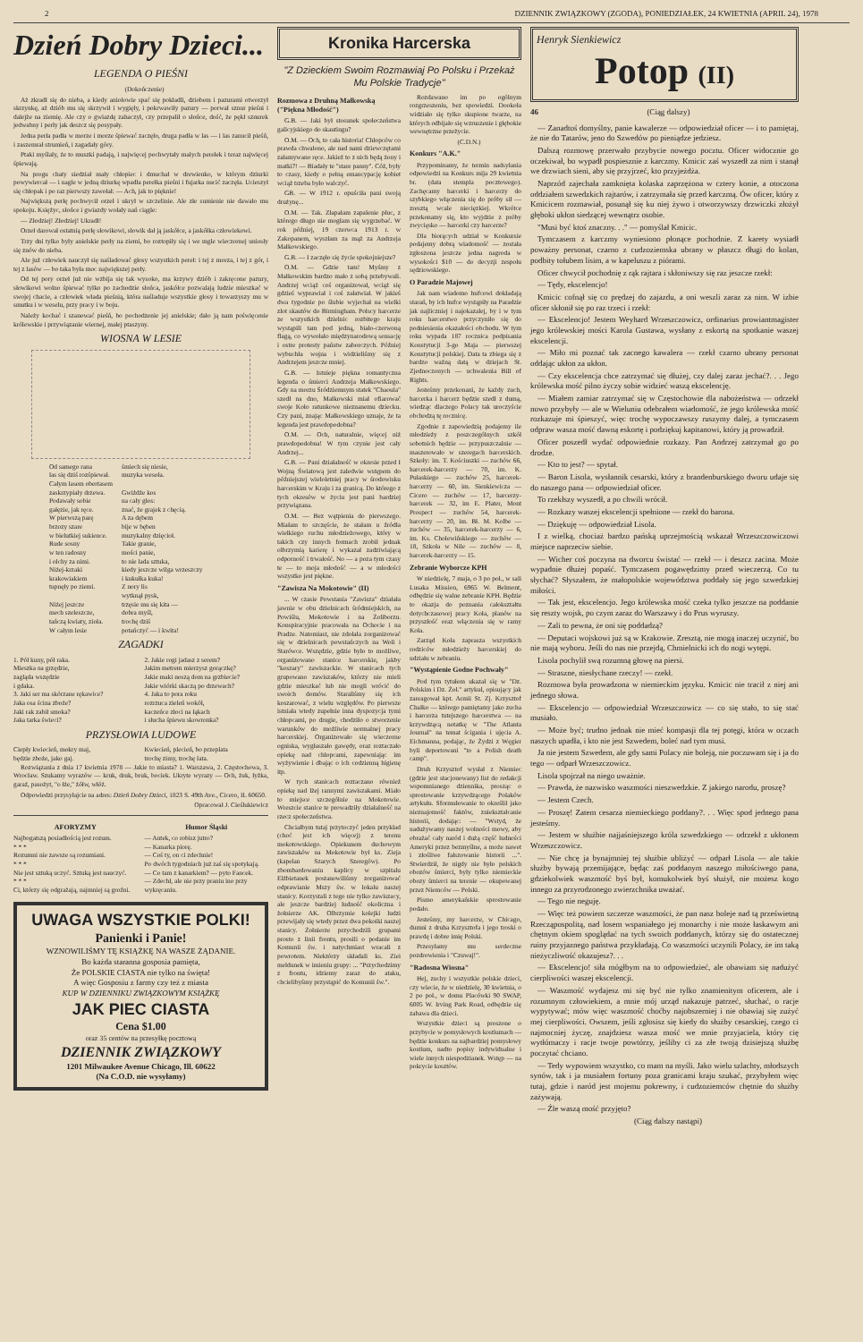2 DZIENNIK ZWIĄZKOWY (ZGODA), PONIEDZIAŁEK, 24 KWIETNIA (APRIL 24), 1978
Dzień Dobry Dzieci...
LEGENDA O PIEŚNI
(Dokończenie)
Aż zkradł się do nieba, a kiedy aniołowie spać się pokładli, dziobem i pazurami otworzył skrzynkę, aż dziób mu się skrzywił i wygięły, i pokrwawiły pazury — porwał sznur pieśni i dalejże na ziemię. Ale czy o gwiazdę zahaczył, czy przepalił o słońce, dość, że pękł sznurek jedwabny i perły jak deszcz się posypały.
Jedna perła padła w morze i morze śpiewać zaczęło, druga padła w las — i las zanucił pieśń, i zaszemrał strumień, i zagadały góry.
Ptaki myślały, że to muszki padają, i najwięcej pochwytały małych perełek i teraz najwięcej śpiewają.
Na progu chaty siedział mały chłopiec i dmuchał w drewienko, w którym dziurki powywiercał — i nagle w jedną dziurkę wpadła perełka pieśni i fujarka nucić zaczęła. Ucieszył się chłopak i po raz pierwszy zawołał: — Ach, jak to pięknie!
Największą perłę pochwycił orzeł i ukrył w szczelinie. Ale złe sumienie nie dawało mu spokoju. Księżyc, słońce i gwiazdy wołały nań ciągle:
— Złodziej! Złodziej! Ukradł!
Orzeł darował ostatnią perłę słowikowi, słowik dał ją jaskółce, a jaskółka człowiekowi.
Trzy dni tylko były anielskie perły na ziemi, bo roztopiły się i we mgle wieczornej uniosły się znów do nieba.
Ale już człowiek nauczył się naśladować głosy wszystkich pereł: i tej z morza, i tej z gór, i tej z lasów — bo taka była moc największej perły.
Od tej pory orzeł już nie wzbija się tak wysoko, ma krzywy dziób i zakręcone pazury, słowikowi wolno śpiewać tylko po zachodzie słońca, jaskółce pozwalają ludzie mieszkać w swojej chacie, a człowiek włada pieśnią, która naśladuje wszystkie głosy i towarzyszy mu w smutku i w weselu, przy pracy i w boju.
Należy kochać i szanować pieśń, bo pochodzenie jej anielskie; dało ją nam poświęcenie królewskie i przywiązanie wiernej, małej ptaszyny.
WIOSNA W LESIE
Od samego rana
las się dziś rozśpiewał.
Całym lasem obertasem
zaskrzypiały drzewa.
Podawały sobie
gałęzie, jak ręce.
W pierwszą parę
brzozy szare
w bielutkiej sukience.
Rude sosny
w ten radosny
i olchy za nimi.
Niżej-krzaki
krakowiakiem
tupnęły po ziemi.
Niżej jeszcze
mech szeleszcze,
tańczą kwiaty, zioła.
W całym lesie
śmiech się niesie,
muzyka wesoła.
Gwiżdże kos
na cały głos:
znać, że grajek z chęcią.
A za dębem
bije w bęben
muzykalny dzięcioł.
Takie granie,
mości panie,
to nie lada sztuka,
kiedy jeszcze wilga wrzeszczy
i kukułka kuka!
Z nory lis
wytknął pysk,
trzęsie mu się kita —
dobra myśl,
trochę dziś
potańczyć — i kwita!
ZAGADKI
1. Pół kuny, pół raka.
Mieszka na grzędzie,
zagląda wszędzie
i gdaka.
3. Jaki ser ma skórzane rękawice?
Jaka osa ścina zboże?
Jaki rak zabił smoka?
Jaka tarka świeci?
2. Jakie rogi jadasz z serem?
Jakim metrem mierzysz gorączkę?
Jakie maki noszą dom na grzbiecie?
Jakie wiórki skaczą po drzewach?
4. Jaka to pora roku
rozrzuca zieleń wokół,
kaczeńce złoci na łąkach
i słucha śpiewu skowronka?
PRZYSŁOWIA LUDOWE
Ciepły kwiecień, mokry maj,
będzie zboże, jako gaj.
Kwiecień, plecień, bo przeplata
trochę zimy, trochę lata.
Rozwiązania z dnia 17 kwietnia 1978 — Jakie to miasta? 1. Warszawa, 2. Częstochowa, 3. Wrocław. Szukamy wyrazów — kruk, druk, bruk, bociek. Ukryte wyrazy — Och, żuk, łyżka, garaż, pasożyt, "o łże," żółw, włóż.
Odpowiedzi przysyłajcie na adres: Dzień Dobry Dzieci, 1823 S. 49th Ave., Cicero, IL 60650.
Opracował J. Cieślukiewicz
AFORYZMY
Najbogatszą posiadłością jest rozum.
* * *
Rozumni nie zawsze są rozumiani.
* * *
Nie jest sztuką uczyć. Sztuką jest nauczyć.
* * *
Ci, którzy się odgrażają, najmniej są groźni.
Humor Śląski
— Antek, co robisz jutro?
— Kanarka piorę.
— Coś ty, on ci zdechnie!
Po dwóch tygodniach już zaś się spotykają.
— Co tam z kanarkiem? — pyto Fancek.
— Zdechł, ale nie przy praniu ino przy wykręcaniu.
UWAGA WSZYSTKIE POLKI!
Panienki i Panie!
WZNOWILIŚMY TĘ KSIĄŻKĘ NA WASZE ŻĄDANIE.
Bo każda staranna gosposia pamięta,
Że POLSKIE CIASTA nie tylko na święta!
A więc Gosposiu z farmy czy też z miasta
KUP W DZIENNIKU ZWIĄZKOWYM KSIĄŻKĘ
JAK PIEC CIASTA
Cena $1.00
oraz 35 centów na przesyłkę pocztową
DZIENNIK ZWIĄZKOWY
1201 Milwaukee Avenue Chicago, Ill. 60622
(Na C.O.D. nie wysyłamy)
Kronika Harcerska
"Z Dzieckiem Swoim Rozmawiaj Po Polsku i Przekaż Mu Polskie Tradycje"
Rozmowa z Druhną Małkowską ("Piękna Młodość")
G.B. — Jaki był stosunek społeczeństwa galicyjskiego do skautingu?
O.M. — Och, to cała historia! Chłopców co prawda chwalono, ale nad nami dziewczętami załamywano ręce. Jakież to z nich będą żony i matki?! — Biadały te "stare panny". Cóż, były to czasy, kiedy o pełną emancypację kobiet wciąż trzeba było walczyć.
GB. — W 1912 r. opuściła pani swoją drużynę...
O.M. — Tak. Złapałam zapalenie płuc, z którego długo nie mogłam się wygrzebać. W rok później, 19 czerwca 1913 r. w Zakopanem, wyszłam za mąż za Andrzeja Małkowskiego.
G.B. — I zaczęło się życie spokojniejsze?
O.M. — Gdzie tam! Myśmy z Małkowskim bardzo mało z sobą przebywali. Andrzej wciąż coś organizował, wciąż się gdzieś wyprawiał i coś załatwiał. W jakieś dwa tygodnie po ślubie wyjechał na wielki zlot skautów do Birmingham. Polscy harcerze ze wszystkich dzielnic rozbitego kraju wystąpili tam pod jedną, biało-czerwoną flagą, co wywołało międzynarodową sensację i ostre protesty państw zaborczych. Później wybuchła wojna i widzieliśmy się z Andrzejem jeszcze mniej.
G.B. — Istnieje piękna romantyczna legenda o śmierci Andrzeja Małkowskiego. Gdy na morzu Śródziemnym statek "Chaoula" szedł na dno, Małkowski miał ofiarować swoje Koło ratunkowe nieznanemu dziecku. Czy pani, znając Małkowskiego uznaje, że ta legenda jest prawdopodobna?
O.M. — Och, naturalnie, więcej niż prawdopodobna! W tym czynie jest cały Andrzej...
G.B. — Pani działalność w okresie przed I Wojną Światową jest zaledwie wstępem do późniejszej wieloletniej pracy w środowisku harcerskim w Kraju i za granicą. Do którego z tych okresów w życiu jest pani bardziej przywiązana.
O.M. — Bez wątpienia do pierwszego. Miałam to szczęście, że stałam u źródła wielkiego ruchu młodzieżowego, który w takich czy innych formach zrobił jednak olbrzymią karierę i wykazał zadziwiającą odporność i trwałość. No — a poza tym czasy te — to moja młodość — a w młodości wszystko jest piękne.
"Zawisza Na Mokotowie" (II)
... W czasie Powstania "Zawisza" działała jawnie w obu dzielnicach śródmiejskich, na Powiślu, Mokotowie i na Żoliborzu. Konspiracyjnie pracowała na Ochocie i na Pradze. Natomiast, nie zdołała zorganizować się w dzielnicach powstańczych na Woli i Starówce. Wszędzie, gdzie było to możliwe, organizowano stanice harcerskie, jakby "koszary" zawiszackie. W stanicach tych grupowano zawiszaków, którzy nie mieli gdzie mieszkać lub nie mogli wrócić do swoich domów. Staraliśmy się ich koszarować, z wielu względów. Po pierwsze istniała wtedy zupełnie inna dyspozycja tymi chłopcami, po drugie, chodziło o stworzenie warunków do możliwie normalnej pracy harcerskiej. Organizowało się wieczorne ogniska, wygłaszało gawędy, oraz roztaczało opiekę nad chłopcami, zapewniając im wyżywienie i dbając o ich codzienną higienę itp.
W tych stanicach roztaczano również opiekę nad lżej rannymi zawiszakami. Miało to miejsce szczególnie na Mokotowie. Wreszcie stanice te prowadziły działalność na rzecz społeczeństwa.
Chciałbym tutaj przytoczyć jeden przykład (choć jest ich więcej) z terenu mokotowskiego. Opiekunem duchowym zawiszaków na Mokotowie był ks. Zieja (kapelan Szarych Szeregów). Po zbombardowaniu kaplicy w szpitalu Elżbietanek postanowiliśmy zorganizować odprawianie Mszy św. w lokalu naszej stanicy. Korzystali z tego nie tylko zawiszacy, ale jeszcze bardziej ludność okoliczna i żołnierze AK. Olbrzymie kolejki ludzi przewijały się wtedy przez dwa pokoiki naszej stanicy. Żołnierze przychodzili grupami prosto z linii frontu, prosili o podanie im Komunii św. i natychmiast wracali z powrotem. Niektórzy składali ks. Ziei meldunek w imieniu grupy: ... "Przychodzimy z frontu, idziemy zaraz do ataku, chcielibyśmy przystąpić do Komunii św.".
Rozdawano im po ogólnym rozgrzeszeniu, bez spowiedzi. Dookoła widziało się tylko skupione twarze, na których odbijało się wzruszenie i głębokie wewnętrzne przeżycie.
(C.D.N.)
Konkurs "A.K."
Przypominamy, że termin nadsyłania odpowiedzi na Konkurs mija 29 kwietnia br. (data stempla pocztowego). Zachęcamy harcerki i harcerzy do szybkiego włączenia się do próby sił — zresztą wcale niecięzkiej. Wkrótce przekonamy się, kto wyjdzie z próby zwycięsko — harcerki czy harcerze?
Dla biorących udział w Konkursie podajemy dobrą wiadomość — została zgłoszona jeszcze jedna nagroda w wysokości $10 — do decyzji zespołu sędziowskiego.
O Paradzie Majowej
Jak nam wiadomo hufcowi dokładają starań, by ich hufce wystąpiły na Paradzie jak najliczniej i najokazalej, by i w tym roku harcerstwo przyczyniło się do podniesienia okazałości obchodu. W tym roku wypada 187 rocznica podpisania Konstytucji 3-go Maja — pierwszej Konstytucji polskiej. Data ta zbiega się z bardzo ważną datą w dziejach St. Zjednoczonych — uchwalenia Bill of Rights.
Jesteśmy przekonani, że każdy zuch, harcerka i harcerz będzie szedł z dumą, wiedząc dlaczego Polacy tak uroczyście obchodzą tę rocznicę.
Zgodnie z zapowiedzią podajemy ile młodzieży z poszczególnych szkół sobotnich będzie — przypuszczalnie — maszerowało w szeregach harcerskich. Szkoły: im. T. Kościuszki — zuchów 66, harcerek-harcerzy — 70, im. K. Pułaskiego — zuchów 25, harcerek-harcerzy — 60, im. Sienkiewicza — Cicero — zuchów — 17, harcerzy-harcerek — 32, im E. Plater, Mont Prospect — zuchów 54, harcerek-harcerzy — 20, im. Bł. M. Kolbe — zuchów — 35, harcerek-harcerzy — 6, im. Ks. Cholewińskiego — zuchów — 18, Szkoła w Nile — zuchów — 8, harcerek-harcerzy — 15.
Zebranie Wyborcze KPH
W niedzielę, 7 maja, o 3 po poł., w sali Lusaka Mission, 6965 W. Belmont, odbędzie się walne zebranie KPH. Będzie to okazja do poznania całokształtu dotychczasowej pracy Koła, planów na przyszłość oraz włączenia się w ramy Koła.
Zarząd Koła zaprasza wszystkich rodziców młodzieży harcerskiej do udziału w zebraniu.
"Wystąpienie Godne Pochwały"
Pod tym tytułem ukazał się w "Dz. Polskim i Dz. Żoł." artykuł, opisujący jak zareagował kpt. Armii St. Zj. Krzysztof Chałko — którego pamiętamy jako zucha i harcerza tutejszego harcerstwa — na krzywdzącą notatkę w "The Atlanta Journal" na temat ścigania i ujęcia A. Eichmanna, podając, że Żydzi z Węgier byli deportowani "to a Polish death camp".
Druh Krzysztof wysłał z Niemiec (gdzie jest stacjonowany) list do redakcji wspomnianego dziennika, prosząc o sprostowanie krzywdzącego Polaków artykułu. Sformułowanie to określił jako nieznajomość faktów, zniekształcanie historii, dodając: — "Wstyd, że nadużywamy naszej wolności mowy, aby obrażać cały naród i dużą część ludności Ameryki przez bezmyślne, a może nawet i złośliwe fałszowanie historii ...". Stwierdził, że nigdy nie było polskich obozów śmierci, były tylko niemieckie obozy śmierci na terenie — okupowanej przez Niemców — Polski.
Pismo amerykańskie sprostowanie podało.
Jesteśmy, my harcerze, w Chicago, dumni z druha Krzysztofa i jego troski o prawdę i dobre imię Polski.
Przesyłamy mu serdeczne pozdrowienia i "Czuwaj!".
"Radosna Wiosna"
Hej, zuchy i wszystkie polskie dzieci, czy wiecie, że w niedzielę, 30 kwietnia, o 2 po poł., w domu Placówki 90 SWAP, 6005 W. Irving Park Road, odbędzie się zabawa dla dzieci.
Wszystkie dzieci są proszone o przybycie w pomysłowych kostiumach — będzie konkurs na najbardziej pomysłowy kostium, nadto popisy indywidualne i wiele innych niespodzianek. Wstęp — na pokrycie kosztów.
Henryk Sienkiewicz
Potop (II)
46 (Ciąg dalszy)
— Zanadtoś domyślny, panie kawalerze — odpowiedział oficer — i to pamiętaj, że nie do Tatarów, jeno do Szwedów po pieniądze jedziesz.
Dalszą rozmowę przerwało przybycie nowego pocztu. Oficer widocznie go oczekiwał, bo wypadł pospiesznie z karczmy. Kmicic zaś wyszedł za nim i stanął we drzwiach sieni, aby się przyjrzeć, kto przyjeżdża.
Naprzód zajechała zamknięta kolaska zaprzężona w cztery konie, a otoczona oddziałem szwedzkich rajtarów, i zatrzymała się przed karczmą. Ów oficer, który z Kmicicem rozmawiał, posunął się ku niej żywo i otworzywszy drzwiczki złożył głęboki ukłon siedzącej wewnątrz osobie.
"Musi być ktoś znaczny. . ." — pomyślał Kmicic.
Tymczasem z karczmy wyniesiono płonące pochodnie. Z karety wysiadł poważny personat, czarno z cudzoziemska ubrany w płaszcz długi do kolan, podbity tołubem lisim, a w kapeluszu z piórami.
Oficer chwycił pochodnię z rąk rajtara i skłoniwszy się raz jeszcze rzekł:
— Tędy, ekscelencjo!
Kmicic cofnął się co prędzej do zajazdu, a oni weszli zaraz za nim. W izbie oficer skłonił się po raz trzeci i rzekł:
— Ekscelencjo! Jestem Weyhard Wrzeszczowicz, ordinarius prowiantmagister jego królewskiej mości Karola Gustawa, wysłany z eskortą na spotkanie waszej ekscelencji.
— Miło mi poznać tak zacnego kawalera — rzekł czarno ubrany personat oddając ukłon za ukłon.
— Czy ekscelencja chce zatrzymać się dłużej, czy dalej zaraz jechać?. . . Jego królewska mość pilno życzy sobie widzieć waszą ekscelencję.
— Miałem zamiar zatrzymać się w Częstochowie dla nabożeństwa — odrzekł nowo przybyły — ale w Wieluniu odebrałem wiadomość, że jego królewska mość rozkazuje mi śpieszyć, więc trochę wypoczawszy ruszymy dalej, a tymczasem odpraw wasza mość dawną eskortę i podziękuj kapitanowi, który ją prowadził.
Oficer poszedł wydać odpowiednie rozkazy. Pan Andrzej zatrzymał go po drodze.
— Kto to jest? — spytał.
— Baron Lisola, wysłannik cesarski, który z brandenburskiego dworu udaje się do naszego pana — odpowiedział oficer.
To rzekłszy wyszedł, a po chwili wrócił.
— Rozkazy waszej ekscelencji spełnione — rzekł do barona.
— Dziękuję — odpowiedział Lisola.
I z wielką, chociaż bardzo pańską uprzejmością wskazał Wrzeszczowiczowi miejsce naprzeciw siebie.
— Wicher coś poczyna na dworcu świstać — rzekł — i deszcz zacina. Może wypadnie dłużej popaść. Tymczasem pogawędzimy przed wieczerzą. Co tu słychać? Słyszałem, że małopolskie województwa poddały się jego szwedzkiej miłości.
— Tak jest, ekscelencjo. Jego królewska mość czeka tylko jeszcze na poddanie się reszty wojsk, po czym zaraz do Warszawy i do Prus wyruszy.
— Zali to pewna, że oni się poddadzą?
— Deputaci wojskowi już są w Krakowie. Zresztą, nie mogą inaczej uczynić, bo nie mają wyboru. Jeśli do nas nie przejdą, Chmielnicki ich do nogi wytępi.
Lisola pochylił swą rozumną głowę na piersi.
— Straszne, niesłychane rzeczy! — rzekł.
Rozmowa była prowadzona w niemieckim języku. Kmicic nie tracił z niej ani jednego słowa.
— Ekscelencjo — odpowiedział Wrzeszczowicz — co się stało, to się stać musiało.
— Może być; trudno jednak nie mieć kompasji dla tej potęgi, która w oczach naszych upadła, i kto nie jest Szwedem, boleć nad tym musi.
Ja nie jestem Szwedem, ale gdy sami Polacy nie boleją, nie poczuwam się i ja do tego — odparł Wrzeszczowicz.
Lisola spojrzał na niego uważnie.
— Prawda, że nazwisko waszmości nieszwedzkie. Z jakiego narodu, proszę?
— Jestem Czech.
— Proszę! Zatem cesarza niemieckiego poddany?. . . Więc spod jednego pana jesteśmy.
— Jestem w służbie najjaśniejszego króla szwedzkiego — odrzekł z ukłonem Wrzeszczowicz.
— Nie chcę ja bynajmniej tej służbie ubliżyć — odparł Lisola — ale takie służby bywają przemijające, będąc zaś poddanym naszego miłościwego pana, gdziekolwiek waszmość byś był, komukolwiek byś służył, nie możesz kogo innego za przyrodzonego zwierzchnika uważać.
— Tego nie neguję.
— Więc też powiem szczerze waszmości, że pan nasz boleje nad tą prześwietną Rzecząpospolitą, nad losem wspaniałego jej monarchy i nie może łaskawym ani chętnym okiem spoglądać na tych swoich poddanych, którzy się do ostatecznej ruiny przyjaznego państwa przykładają. Co waszmości uczynili Polacy, że im taką nieżyczliwość okazujesz?. . .
— Ekscelencjo! siła mógłbym na to odpowiedzieć, ale obawiam się nadużyć cierpliwości waszej ekscelencji.
— Waszmość wydajesz mi się być nie tylko znamienitym oficerem, ale i rozumnym człowiekiem, a mnie mój urząd nakazuje patrzeć, słuchać, o racje wypytywać; mów więc waszmość choćby najobszerniej i nie obawiaj się zużyć mej cierpliwości. Owszem, jeśli zgłosisz się kiedy do służby cesarskiej, czego ci najmocniej życzę, znajdziesz wasza mość we mnie przyjaciela, który cię wytłómaczy i racje twoje powtórzy, jeśliby ci za złe twoją dzisiejszą służbę poczytać chciano.
— Tedy wypowiem wszystko, co mam na myśli. Jako wielu szlachty, młodszych synów, tak i ja musiałem fortuny poza granicami kraju szukać, przybyłem więc tutaj, gdzie i naród jest mojemu pokrewny, i cudzoziemców chętnie do służby zażywają.
— Źle waszą mość przyjęto?
(Ciąg dalszy nastąpi)